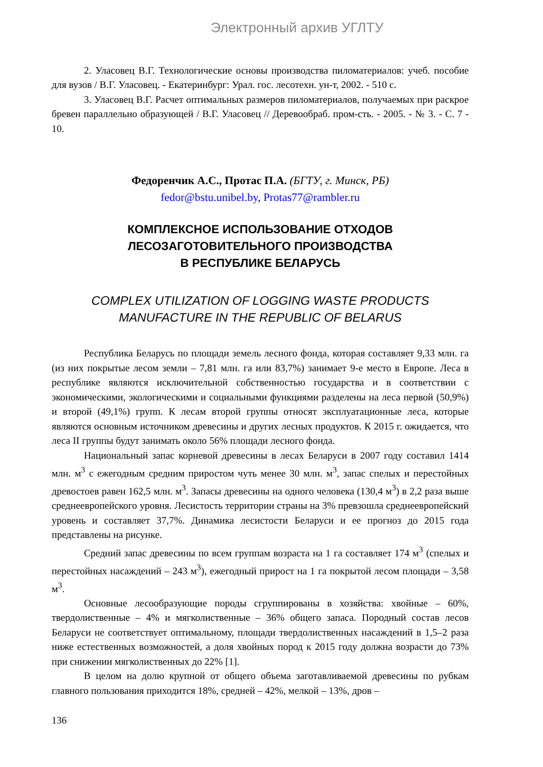Электронный архив УГЛТУ
2. Уласовец В.Г. Технологические основы производства пиломатериалов: учеб. пособие для вузов / В.Г. Уласовец. - Екатеринбург: Урал. гос. лесотехн. ун-т, 2002. - 510 с.
3. Уласовец В.Г. Расчет оптимальных размеров пиломатериалов, получаемых при раскрое бревен параллельно образующей / В.Г. Уласовец // Деревообраб. пром-сть. - 2005. - № 3. - С. 7 - 10.
Федоренчик А.С., Протас П.А. (БГТУ, г. Минск, РБ)
fedor@bstu.unibel.by, Protas77@rambler.ru
КОМПЛЕКСНОЕ ИСПОЛЬЗОВАНИЕ ОТХОДОВ
ЛЕСОЗАГОТОВИТЕЛЬНОГО ПРОИЗВОДСТВА
В РЕСПУБЛИКЕ БЕЛАРУСЬ
COMPLEX UTILIZATION OF LOGGING WASTE PRODUCTS
MANUFACTURE IN THE REPUBLIC OF BELARUS
Республика Беларусь по площади земель лесного фонда, которая составляет 9,33 млн. га (из них покрытые лесом земли – 7,81 млн. га или 83,7%) занимает 9-е место в Европе. Леса в республике являются исключительной собственностью государства и в соответствии с экономическими, экологическими и социальными функциями разделены на леса первой (50,9%) и второй (49,1%) групп. К лесам второй группы относят эксплуатационные леса, которые являются основным источником древесины и других лесных продуктов. К 2015 г. ожидается, что леса II группы будут занимать около 56% площади лесного фонда.
Национальный запас корневой древесины в лесах Беларуси в 2007 году составил 1414 млн. м<sup>3</sup> с ежегодным средним приростом чуть менее 30 млн. м<sup>3</sup>, запас спелых и перестойных древостоев равен 162,5 млн. м<sup>3</sup>. Запасы древесины на одного человека (130,4 м<sup>3</sup>) в 2,2 раза выше среднеевропейского уровня. Лесистость территории страны на 3% превзошла среднеевропейский уровень и составляет 37,7%. Динамика лесистости Беларуси и ее прогноз до 2015 года представлены на рисунке.
Средний запас древесины по всем группам возраста на 1 га составляет 174 м<sup>3</sup> (спелых и перестойных насаждений – 243 м<sup>3</sup>), ежегодный прирост на 1 га покрытой лесом площади – 3,58 м<sup>3</sup>.
Основные лесообразующие породы сгруппированы в хозяйства: хвойные – 60%, твердолиственные – 4% и мягколиственные – 36% общего запаса. Породный состав лесов Беларуси не соответствует оптимальному, площади твердолиственных насаждений в 1,5–2 раза ниже естественных возможностей, а доля хвойных пород к 2015 году должна возрасти до 73% при снижении мягколиственных до 22% [1].
В целом на долю крупной от общего объема заготавливаемой древесины по рубкам главного пользования приходится 18%, средней – 42%, мелкой – 13%, дров –
136